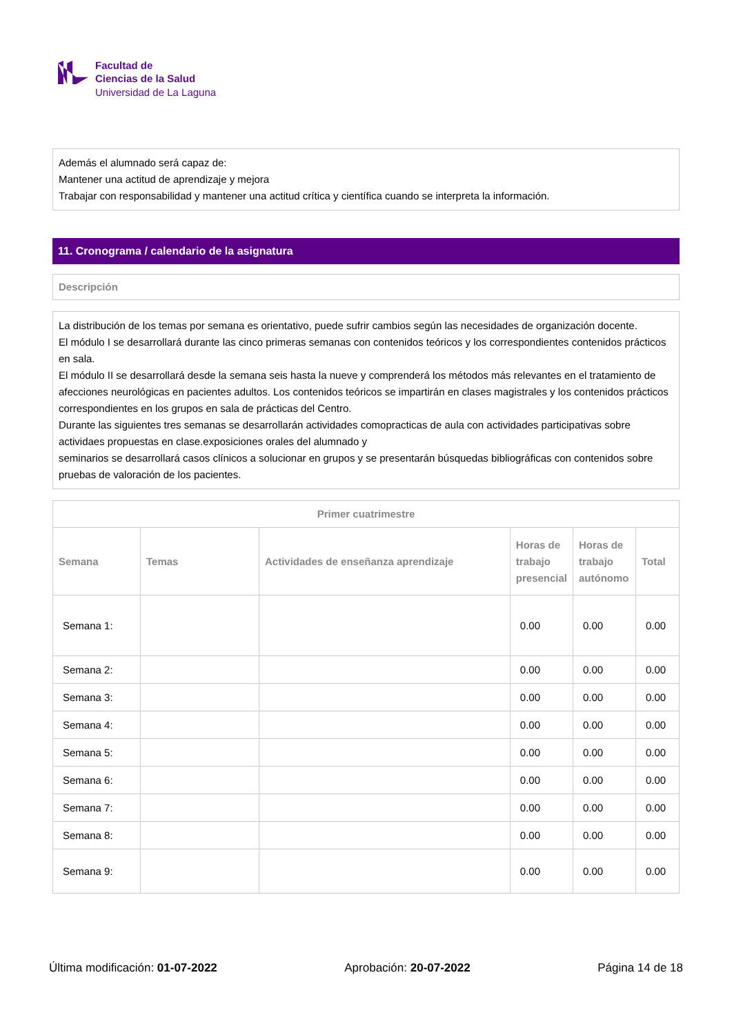Facultad de
Ciencias de la Salud
Universidad de La Laguna
Además el alumnado será capaz de:
Mantener una actitud de aprendizaje y mejora
Trabajar con responsabilidad y mantener una actitud crítica y científica cuando se interpreta la información.
11. Cronograma / calendario de la asignatura
Descripción
La distribución de los temas por semana es orientativo, puede sufrir cambios según las necesidades de organización docente.
El módulo I se desarrollará durante las cinco primeras semanas con contenidos teóricos y los correspondientes contenidos prácticos en sala.
El módulo II se desarrollará desde la semana seis hasta la nueve y comprenderá los métodos más relevantes en el tratamiento de afecciones neurológicas en pacientes adultos. Los contenidos teóricos se impartirán en clases magistrales y los contenidos prácticos correspondientes en los grupos en sala de prácticas del Centro.
Durante las siguientes tres semanas se desarrollarán actividades comopracticas de aula con actividades participativas sobre actividaes propuestas en clase.exposiciones orales del alumnado y
seminarios se desarrollará casos clínicos a solucionar en grupos y se presentarán búsquedas bibliográficas con contenidos sobre pruebas de valoración de los pacientes.
| Primer cuatrimestre | | | | | |
| --- | --- | --- | --- | --- | --- |
| Semana | Temas | Actividades de enseñanza aprendizaje | Horas de trabajo presencial | Horas de trabajo autónomo | Total |
| Semana 1: | | | 0.00 | 0.00 | 0.00 |
| Semana 2: | | | 0.00 | 0.00 | 0.00 |
| Semana 3: | | | 0.00 | 0.00 | 0.00 |
| Semana 4: | | | 0.00 | 0.00 | 0.00 |
| Semana 5: | | | 0.00 | 0.00 | 0.00 |
| Semana 6: | | | 0.00 | 0.00 | 0.00 |
| Semana 7: | | | 0.00 | 0.00 | 0.00 |
| Semana 8: | | | 0.00 | 0.00 | 0.00 |
| Semana 9: | | | 0.00 | 0.00 | 0.00 |
Última modificación: 01-07-2022 Aprobación: 20-07-2022 Página 14 de 18